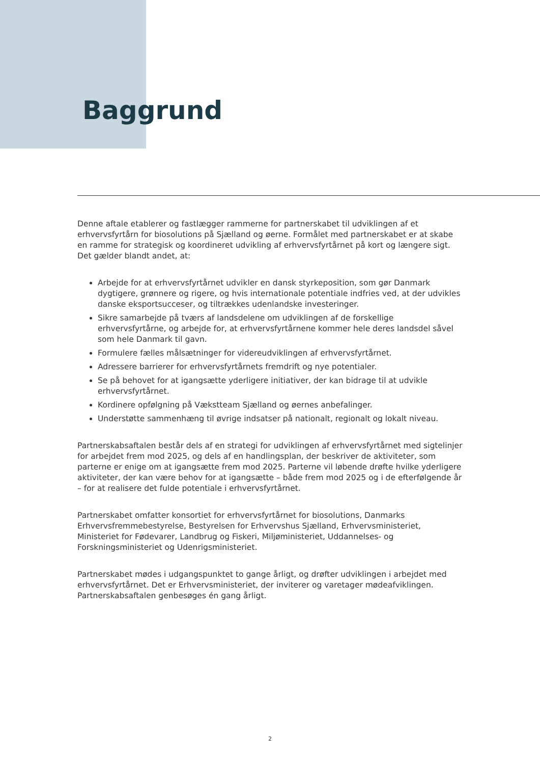Baggrund
Denne aftale etablerer og fastlægger rammerne for partnerskabet til udviklingen af et erhvervsfyrtårn for biosolutions på Sjælland og øerne. Formålet med partnerskabet er at skabe en ramme for strategisk og koordineret udvikling af erhvervsfyrtårnet på kort og længere sigt. Det gælder blandt andet, at:
Arbejde for at erhvervsfyrtårnet udvikler en dansk styrkeposition, som gør Danmark dygtigere, grønnere og rigere, og hvis internationale potentiale indfries ved, at der udvikles danske eksportsucceser, og tiltrækkes udenlandske investeringer.
Sikre samarbejde på tværs af landsdelene om udviklingen af de forskellige erhvervsfyrtårne, og arbejde for, at erhvervsfyrtårnene kommer hele deres landsdel såvel som hele Danmark til gavn.
Formulere fælles målsætninger for videreudviklingen af erhvervsfyrtårnet.
Adressere barrierer for erhvervsfyrtårnets fremdrift og nye potentialer.
Se på behovet for at igangsætte yderligere initiativer, der kan bidrage til at udvikle erhvervsfyrtårnet.
Kordinere opfølgning på Vækstteam Sjælland og øernes anbefalinger.
Understøtte sammenhæng til øvrige indsatser på nationalt, regionalt og lokalt niveau.
Partnerskabsaftalen består dels af en strategi for udviklingen af erhvervsfyrtårnet med sigtelinjer for arbejdet frem mod 2025, og dels af en handlingsplan, der beskriver de aktiviteter, som parterne er enige om at igangsætte frem mod 2025. Parterne vil løbende drøfte hvilke yderligere aktiviteter, der kan være behov for at igangsætte – både frem mod 2025 og i de efterfølgende år – for at realisere det fulde potentiale i erhvervsfyrtårnet.
Partnerskabet omfatter konsortiet for erhvervsfyrtårnet for biosolutions, Danmarks Erhvervsfremmebestyrelse, Bestyrelsen for Erhvervshus Sjælland, Erhvervsministeriet, Ministeriet for Fødevarer, Landbrug og Fiskeri, Miljøministeriet, Uddannelses- og Forskningsministeriet og Udenrigsministeriet.
Partnerskabet mødes i udgangspunktet to gange årligt, og drøfter udviklingen i arbejdet med erhvervsfyrtårnet. Det er Erhvervsministeriet, der inviterer og varetager mødeafviklingen. Partnerskabsaftalen genbesøges én gang årligt.
2